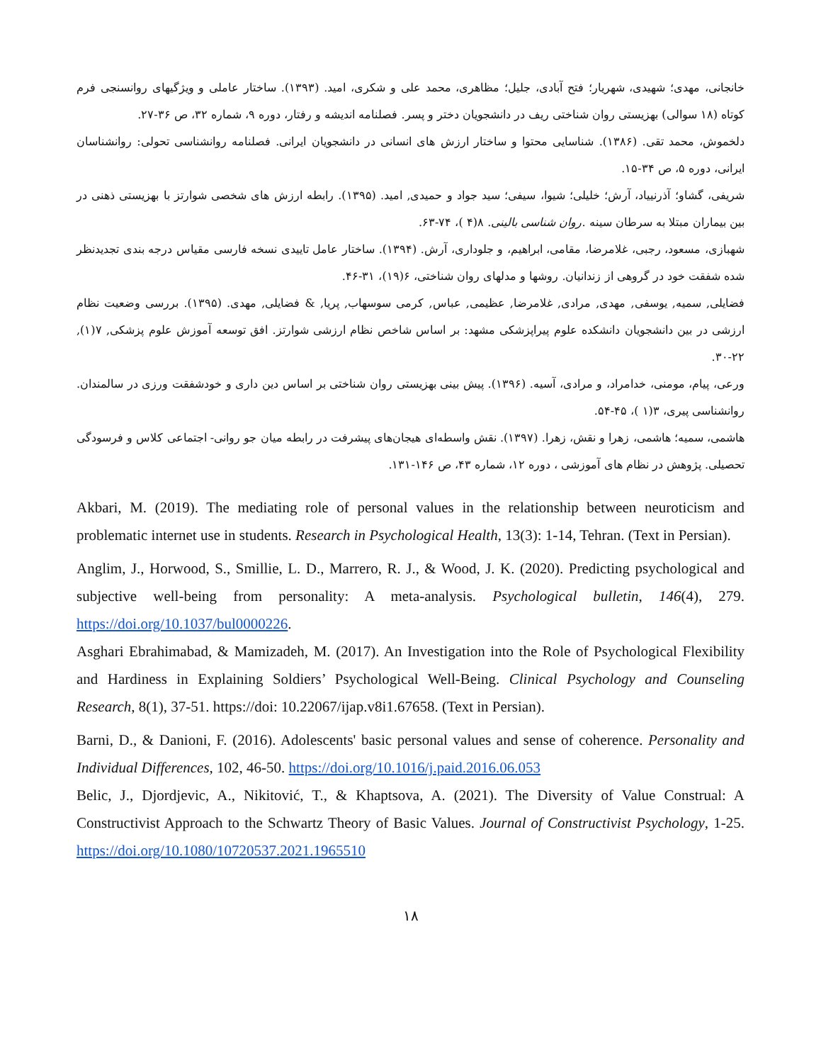خانجانی، مهدی؛ شهیدی، شهریار؛ فتح آبادی، جلیل؛ مظاهری، محمد علی و شکری، امید. (۱۳۹۳). ساختار عاملی و ویژگیهای روانسنجی فرم کوتاه (۱۸ سوالی) بهزیستی روان شناختی ریف در دانشجویان دختر و پسر. فصلنامه اندیشه و رفتار، دوره ۹، شماره ۳۲، ص ۳۶-۲۷.
دلخموش، محمد تقی. (۱۳۸۶). شناسایی محتوا و ساختار ارزش های انسانی در دانشجویان ایرانی. فصلنامه روانشناسی تحولی: روانشناسان ایرانی، دوره ۵، ص ۳۴-۱۵.
شریفی، گشاو؛ آذرنییاد، آرش؛ خلیلی؛ شیوا، سیفی؛ سید جواد و حمیدی, امید. (۱۳۹۵). رابطه ارزش های شخصی شوارتز با بهزیستی ذهنی در بین بیماران مبتلا به سرطان سینه .روان شناسی بالینی. ۸(۴ )، ۷۴-۶۳.
شهبازی، مسعود، رجبی، غلامرضا، مقامی، ابراهیم، و جلوداری، آرش. (۱۳۹۴). ساختار عامل تاییدی نسخه فارسی مقیاس درجه بندی تجدیدنظر شده شفقت خود در گروهی از زندانیان. روشها و مدلهای روان شناختی، ۶(۱۹)، ۳۱-۴۶.
فضایلی, سمیه, یوسفی, مهدی, مرادی, غلامرضا, عظیمی, عباس, کرمی سوسهاب, پریا, & فضایلی, مهدی. (۱۳۹۵). بررسی وضعیت نظام ارزشی در بین دانشجویان دانشکده علوم پیراپزشکی مشهد: بر اساس شاخص نظام ارزشی شوارتز. افق توسعه آموزش علوم پزشکی, ۷(۱), ۲۲-۳۰.
ورعی، پیام، مومنی، خدامراد، و مرادی، آسیه. (۱۳۹۶). پیش بینی بهزیستی روان شناختی بر اساس دین داری و خودشفقت ورزی در سالمندان. روانشناسی پیری، ۳(۱ )، ۴۵-۵۴.
هاشمی، سمیه؛ هاشمی، زهرا و نقش، زهرا. (۱۳۹۷). نقش واسطه‌ای هیجان‌های پیشرفت در رابطه میان جو روانی- اجتماعی کلاس و فرسودگی تحصیلی. پژوهش در نظام های آموزشی ، دوره ۱۲، شماره ۴۳، ص ۱۴۶-۱۳۱.
Akbari, M. (2019). The mediating role of personal values in the relationship between neuroticism and problematic internet use in students. Research in Psychological Health, 13(3): 1-14, Tehran. (Text in Persian).
Anglim, J., Horwood, S., Smillie, L. D., Marrero, R. J., & Wood, J. K. (2020). Predicting psychological and subjective well-being from personality: A meta-analysis. Psychological bulletin, 146(4), 279. https://doi.org/10.1037/bul0000226.
Asghari Ebrahimabad, & Mamizadeh, M. (2017). An Investigation into the Role of Psychological Flexibility and Hardiness in Explaining Soldiers’ Psychological Well-Being. Clinical Psychology and Counseling Research, 8(1), 37-51. https://doi: 10.22067/ijap.v8i1.67658. (Text in Persian).
Barni, D., & Danioni, F. (2016). Adolescents' basic personal values and sense of coherence. Personality and Individual Differences, 102, 46-50. https://doi.org/10.1016/j.paid.2016.06.053
Belic, J., Djordjevic, A., Nikitović, T., & Khaptsova, A. (2021). The Diversity of Value Construal: A Constructivist Approach to the Schwartz Theory of Basic Values. Journal of Constructivist Psychology, 1-25. https://doi.org/10.1080/10720537.2021.1965510
۱۸